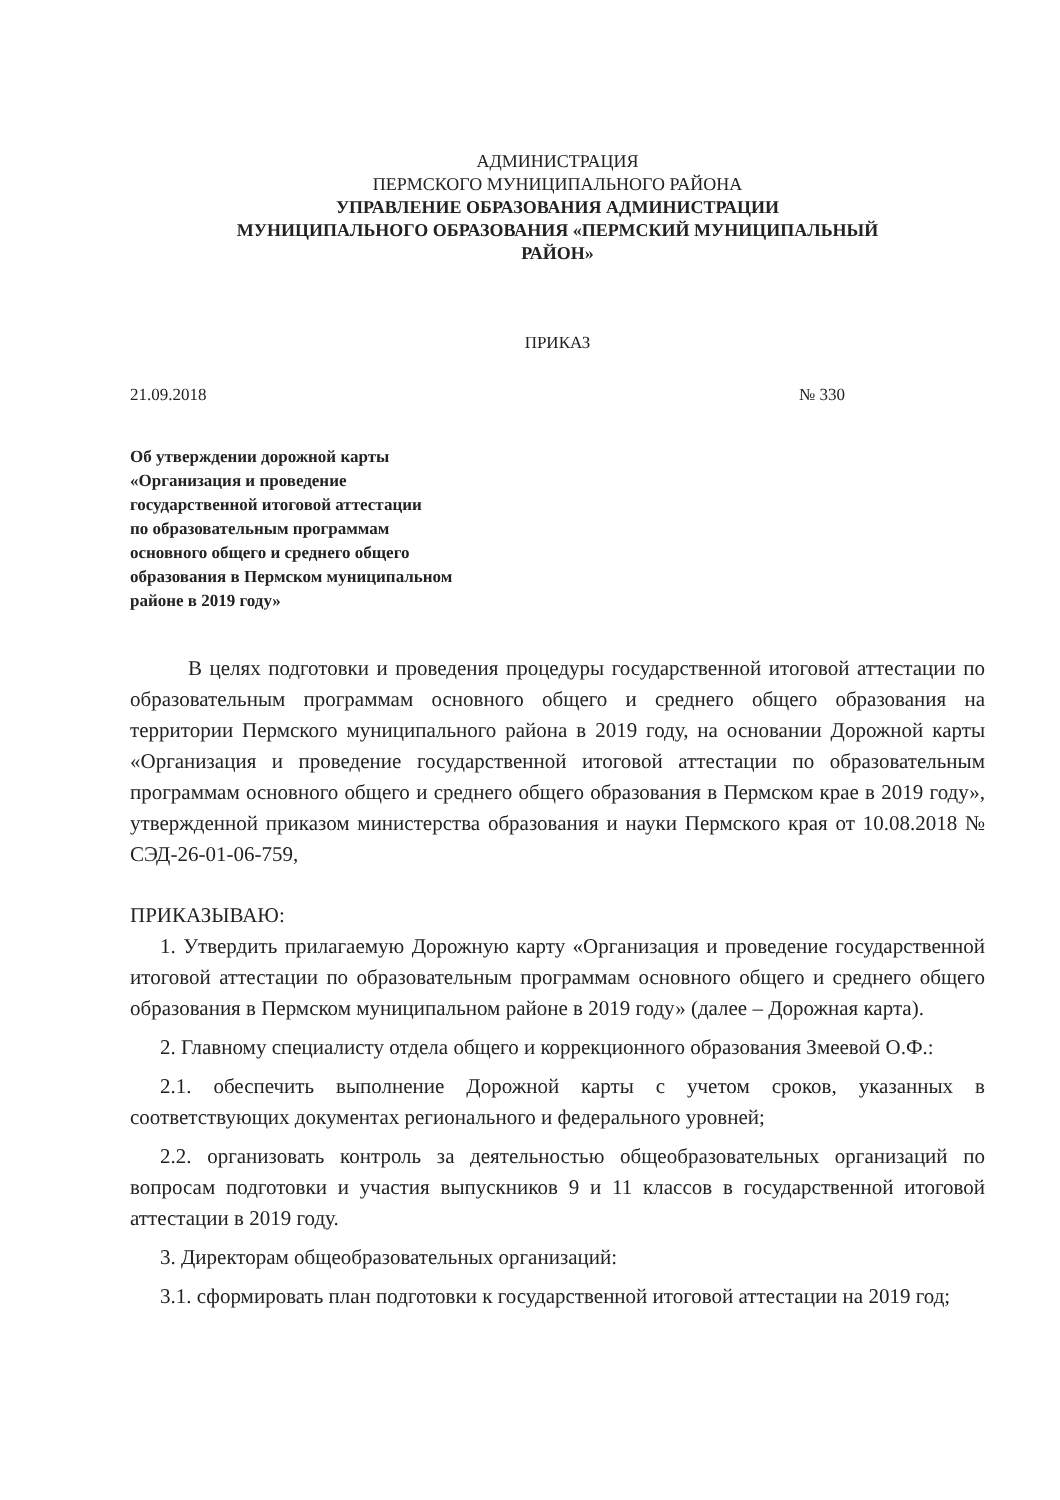АДМИНИСТРАЦИЯ
ПЕРМСКОГО МУНИЦИПАЛЬНОГО РАЙОНА
УПРАВЛЕНИЕ ОБРАЗОВАНИЯ АДМИНИСТРАЦИИ
МУНИЦИПАЛЬНОГО ОБРАЗОВАНИЯ «ПЕРМСКИЙ МУНИЦИПАЛЬНЫЙ
РАЙОН»
ПРИКАЗ
21.09.2018 № 330
Об утверждении дорожной карты
«Организация и проведение
государственной итоговой аттестации
по образовательным программам
основного общего и среднего общего
образования в Пермском муниципальном
районе в 2019 году»
В целях подготовки и проведения процедуры государственной итоговой аттестации по образовательным программам основного общего и среднего общего образования на территории Пермского муниципального района в 2019 году, на основании Дорожной карты «Организация и проведение государственной итоговой аттестации по образовательным программам основного общего и среднего общего образования в Пермском крае в 2019 году», утвержденной приказом министерства образования и науки Пермского края от 10.08.2018 № СЭД-26-01-06-759,
ПРИКАЗЫВАЮ:
1. Утвердить прилагаемую Дорожную карту «Организация и проведение государственной итоговой аттестации по образовательным программам основного общего и среднего общего образования в Пермском муниципальном районе в 2019 году» (далее – Дорожная карта).
2. Главному специалисту отдела общего и коррекционного образования Змеевой О.Ф.:
2.1. обеспечить выполнение Дорожной карты с учетом сроков, указанных в соответствующих документах регионального и федерального уровней;
2.2. организовать контроль за деятельностью общеобразовательных организаций по вопросам подготовки и участия выпускников 9 и 11 классов в государственной итоговой аттестации в 2019 году.
3. Директорам общеобразовательных организаций:
3.1. сформировать план подготовки к государственной итоговой аттестации на 2019 год;